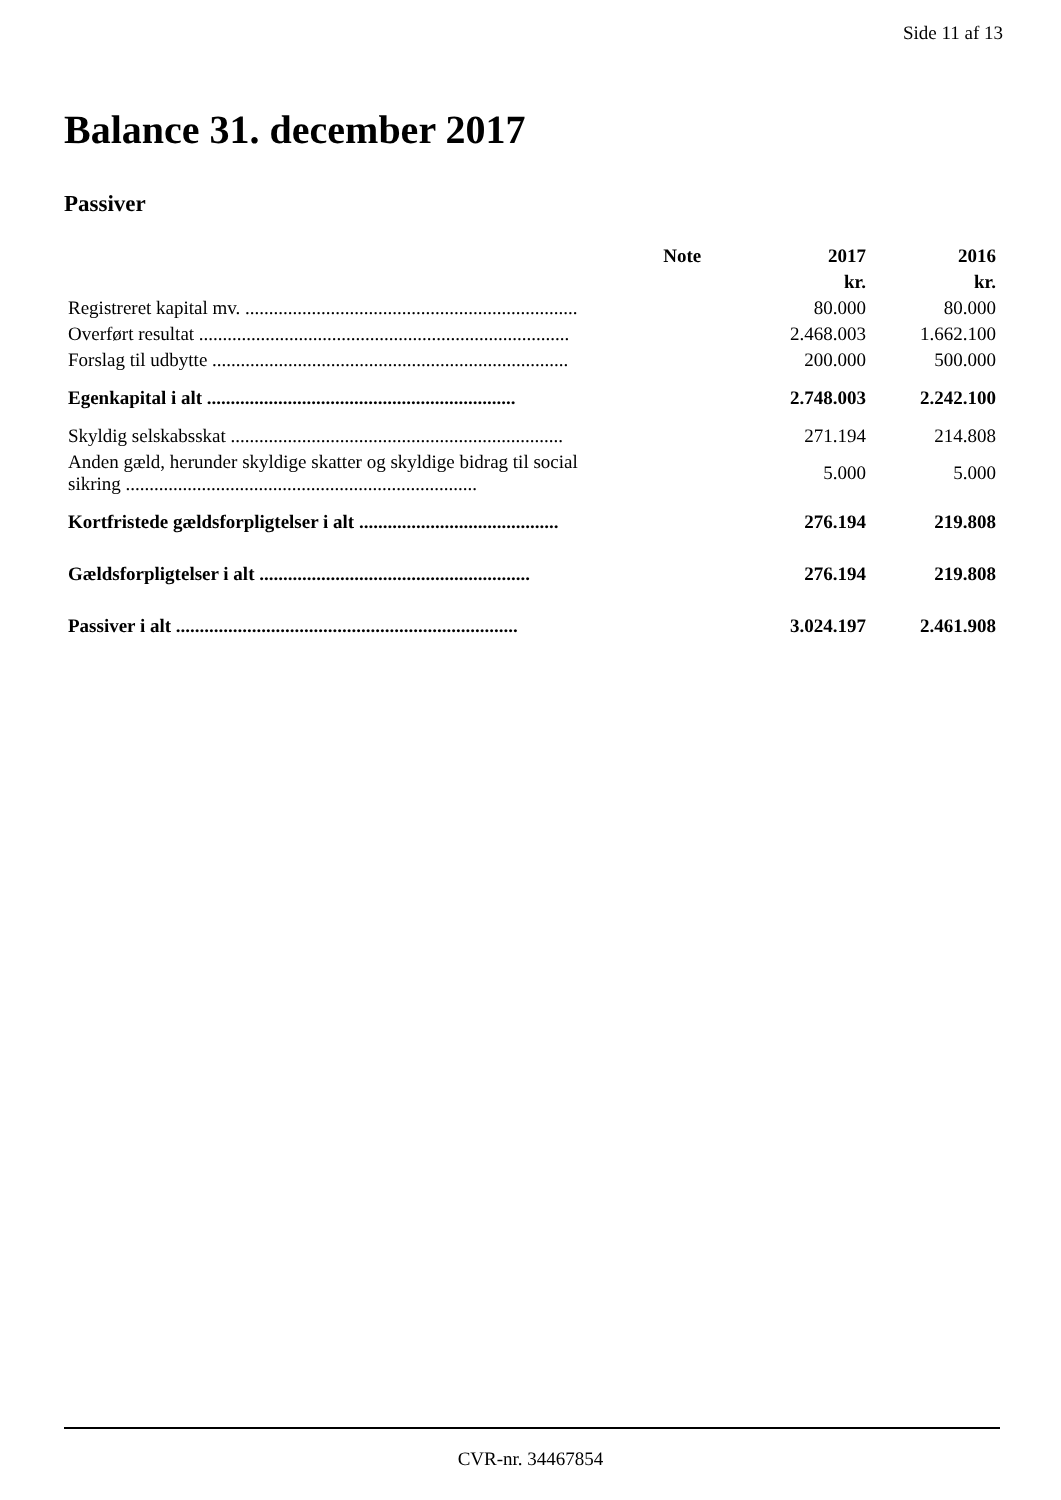Side 11 af 13
Balance 31. december 2017
Passiver
| | Note | 2017 | 2016 |
| --- | --- | --- | --- |
| | | kr. | kr. |
| Registreret kapital mv. ...................................................................... | | 80.000 | 80.000 |
| Overført resultat .............................................................................. | | 2.468.003 | 1.662.100 |
| Forslag til udbytte ........................................................................... | | 200.000 | 500.000 |
| Egenkapital i alt ................................................................. | | 2.748.003 | 2.242.100 |
| Skyldig selskabsskat ...................................................................... | | 271.194 | 214.808 |
| Anden gæld, herunder skyldige skatter og skyldige bidrag til social sikring .......................................................................... | | 5.000 | 5.000 |
| Kortfristede gældsforpligtelser i alt .......................................... | | 276.194 | 219.808 |
| Gældsforpligtelser i alt ......................................................... | | 276.194 | 219.808 |
| Passiver i alt ........................................................................ | | 3.024.197 | 2.461.908 |
CVR-nr. 34467854